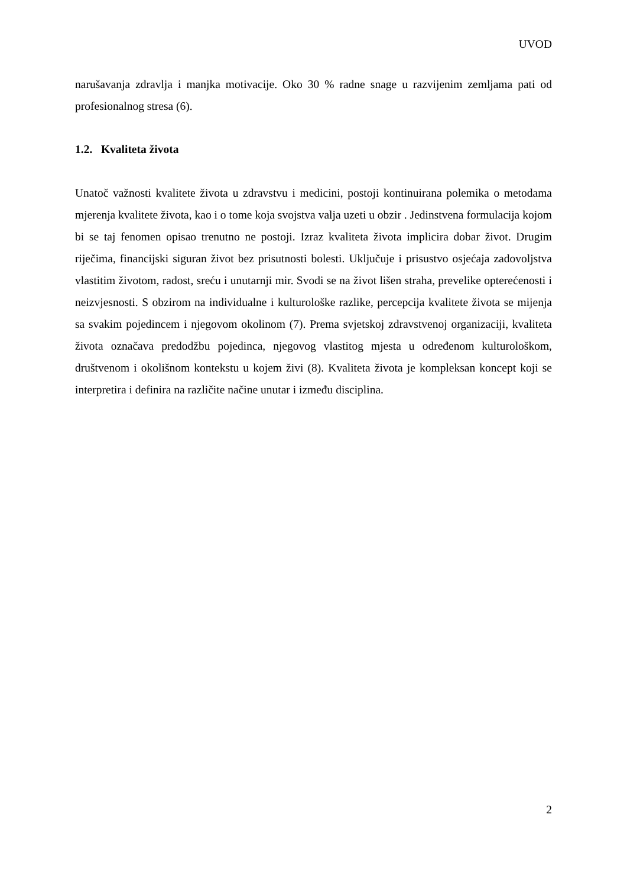UVOD
narušavanja zdravlja i manjka motivacije. Oko 30 % radne snage u razvijenim zemljama pati od profesionalnog stresa (6).
1.2. Kvaliteta života
Unatoč važnosti kvalitete života u zdravstvu i medicini, postoji kontinuirana polemika o metodama mjerenja kvalitete života, kao i o tome koja svojstva valja uzeti u obzir . Jedinstvena formulacija kojom bi se taj fenomen opisao trenutno ne postoji. Izraz kvaliteta života implicira dobar život. Drugim riječima, financijski siguran život bez prisutnosti bolesti. Uključuje i prisustvo osjećaja zadovoljstva vlastitim životom, radost, sreću i unutarnji mir. Svodi se na život lišen straha, prevelike opterećenosti i neizvjesnosti. S obzirom na individualne i kulturološke razlike, percepcija kvalitete života se mijenja sa svakim pojedincem i njegovom okolinom (7). Prema svjetskoj zdravstvenoj organizaciji, kvaliteta života označava predodžbu pojedinca, njegovog vlastitog mjesta u određenom kulturološkom, društvenom i okolišnom kontekstu u kojem živi (8). Kvaliteta života je kompleksan koncept koji se interpretira i definira na različite načine unutar i između disciplina.
2